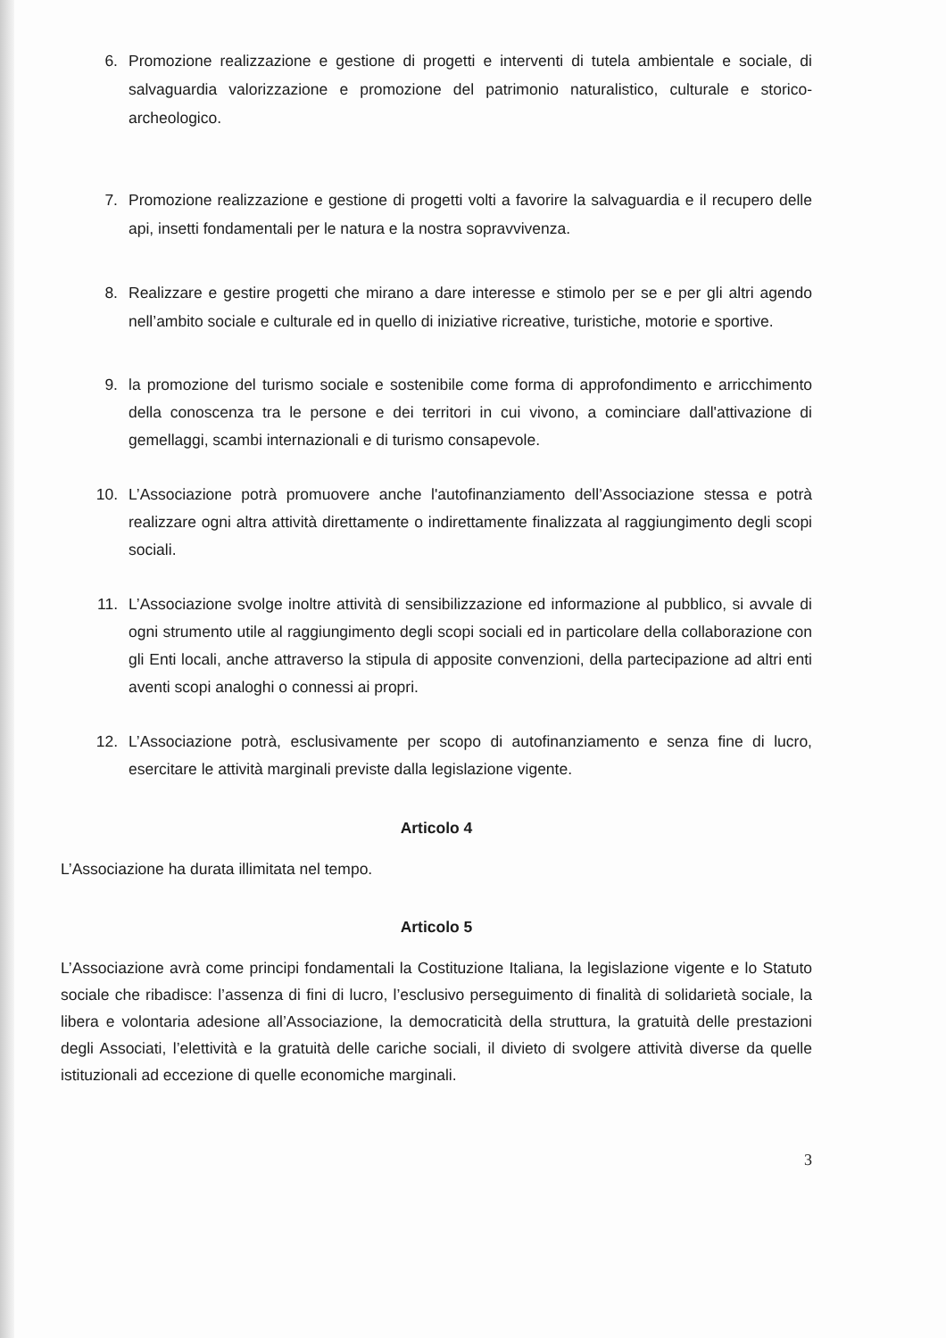6. Promozione realizzazione e gestione di progetti e interventi di tutela ambientale e sociale, di salvaguardia valorizzazione e promozione del patrimonio naturalistico, culturale e storico-archeologico.
7. Promozione realizzazione e gestione di progetti volti a favorire la salvaguardia e il recupero delle api, insetti fondamentali per le natura e la nostra sopravvivenza.
8. Realizzare e gestire progetti che mirano a dare interesse e stimolo per se e per gli altri agendo nell’ambito sociale e culturale ed in quello di iniziative ricreative, turistiche, motorie e sportive.
9. la promozione del turismo sociale e sostenibile come forma di approfondimento e arricchimento della conoscenza tra le persone e dei territori in cui vivono, a cominciare dall'attivazione di gemellaggi, scambi internazionali e di turismo consapevole.
10. L’Associazione potrà promuovere anche l'autofinanziamento dell’Associazione stessa e potrà realizzare ogni altra attività direttamente o indirettamente finalizzata al raggiungimento degli scopi sociali.
11. L’Associazione svolge inoltre attività di sensibilizzazione ed informazione al pubblico, si avvale di ogni strumento utile al raggiungimento degli scopi sociali ed in particolare della collaborazione con gli Enti locali, anche attraverso la stipula di apposite convenzioni, della partecipazione ad altri enti aventi scopi analoghi o connessi ai propri.
12. L’Associazione potrà, esclusivamente per scopo di autofinanziamento e senza fine di lucro, esercitare le attività marginali previste dalla legislazione vigente.
Articolo 4
L’Associazione ha durata illimitata nel tempo.
Articolo 5
L’Associazione avrà come principi fondamentali la Costituzione Italiana, la legislazione vigente e lo Statuto sociale che ribadisce: l’assenza di fini di lucro, l’esclusivo perseguimento di finalità di solidarietà sociale, la libera e volontaria adesione all’Associazione, la democraticità della struttura, la gratuità delle prestazioni degli Associati, l’elettività e la gratuità delle cariche sociali, il divieto di svolgere attività diverse da quelle istituzionali ad eccezione di quelle economiche marginali.
3